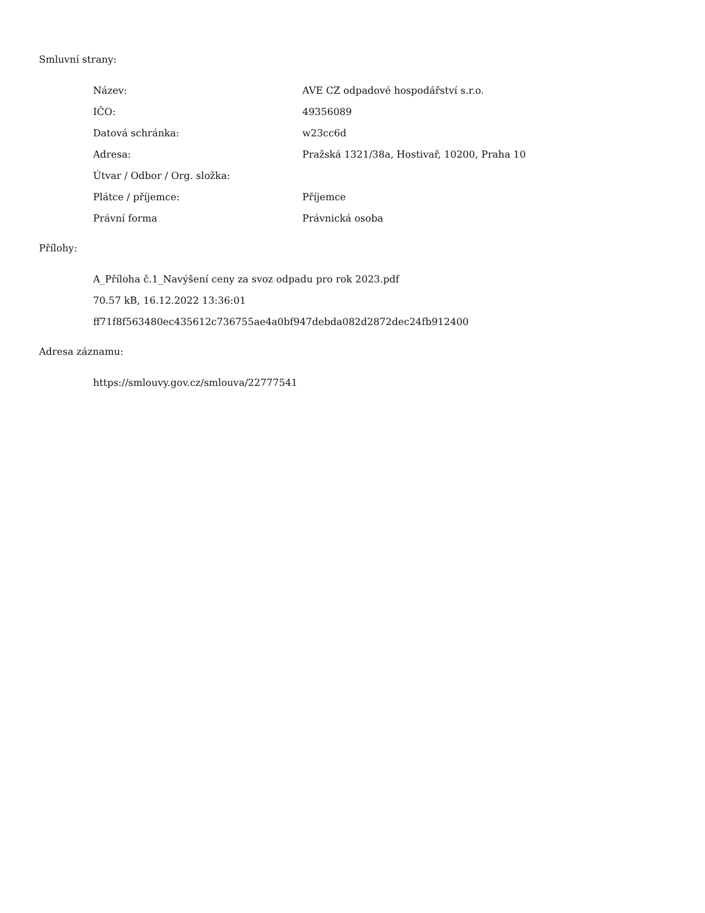Smluvní strany:
| Název: | AVE CZ odpadové hospodářství s.r.o. |
| IČO: | 49356089 |
| Datová schránka: | w23cc6d |
| Adresa: | Pražská 1321/38a, Hostivař, 10200, Praha 10 |
| Útvar / Odbor / Org. složka: | |
| Plátce / příjemce: | Příjemce |
| Právní forma | Právnická osoba |
Přílohy:
A_Příloha č.1_Navýšení ceny za svoz odpadu pro rok 2023.pdf
70.57 kB, 16.12.2022 13:36:01
ff71f8f563480ec435612c736755ae4a0bf947debda082d2872dec24fb912400
Adresa záznamu:
https://smlouvy.gov.cz/smlouva/22777541